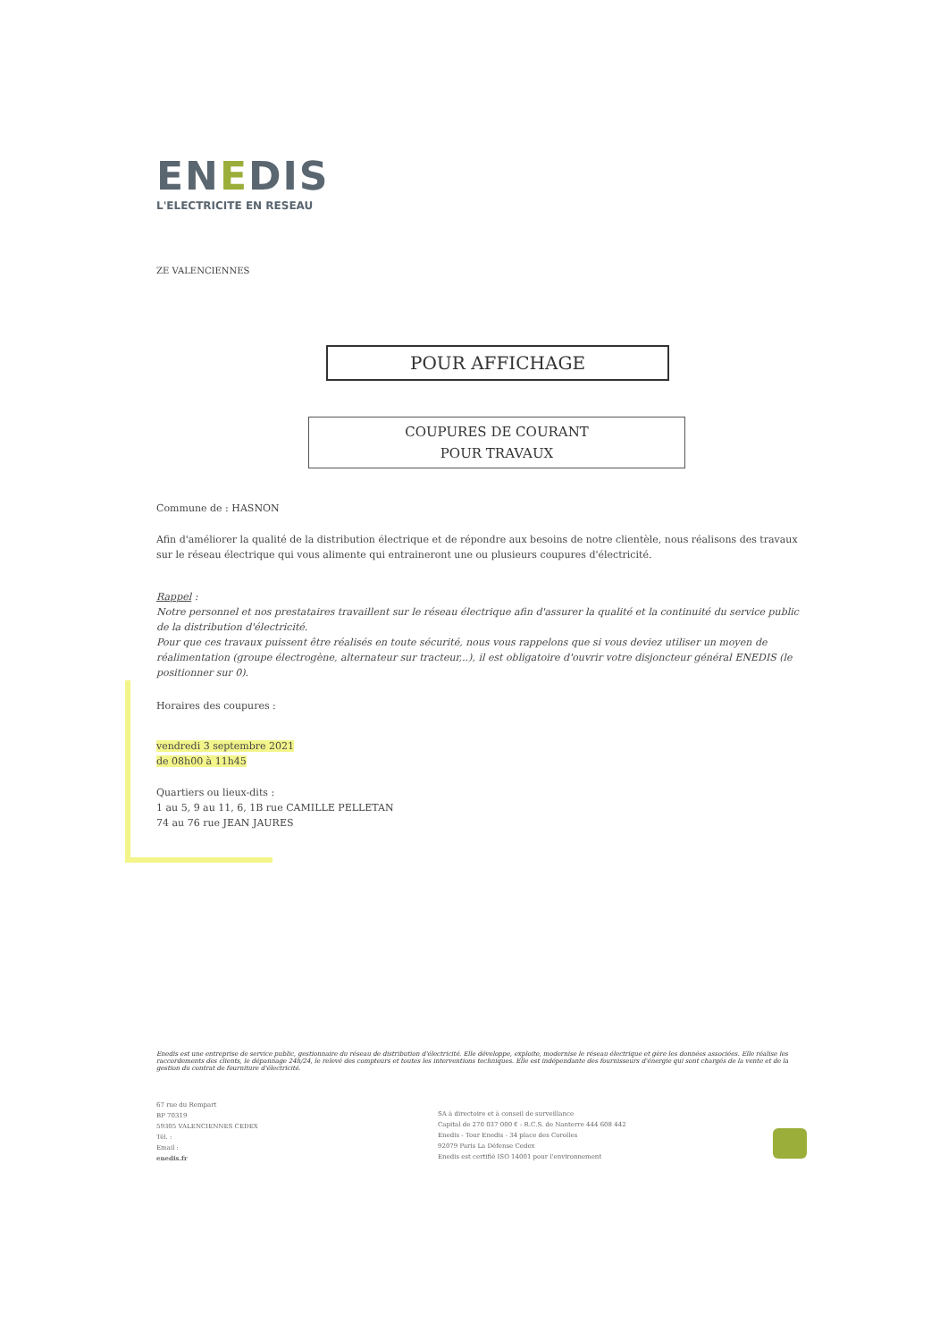ENEDIS
L'ELECTRICITE EN RESEAU
ZE VALENCIENNES
POUR AFFICHAGE
COUPURES DE COURANT
POUR TRAVAUX
Commune de : HASNON
Afin d'améliorer la qualité de la distribution électrique et de répondre aux besoins de notre clientèle, nous réalisons des travaux sur le réseau électrique qui vous alimente qui entraineront une ou plusieurs coupures d'électricité.
Rappel :
Notre personnel et nos prestataires travaillent sur le réseau électrique afin d'assurer la qualité et la continuité du service public de la distribution d'électricité.
Pour que ces travaux puissent être réalisés en toute sécurité, nous vous rappelons que si vous deviez utiliser un moyen de réalimentation (groupe électrogène, alternateur sur tracteur,..), il est obligatoire d'ouvrir votre disjoncteur général ENEDIS (le positionner sur 0).
Horaires des coupures :
vendredi 3 septembre 2021
de 08h00 à 11h45
Quartiers ou lieux-dits :
1 au 5, 9 au 11, 6, 1B rue CAMILLE PELLETAN
74 au 76 rue JEAN JAURES
Enedis est une entreprise de service public, gestionnaire du réseau de distribution d'électricité. Elle développe, exploite, modernise le réseau électrique et gère les données associées. Elle réalise les raccordements des clients, le dépannage 24h/24, le relevé des compteurs et toutes les interventions techniques. Elle est indépendante des fournisseurs d'énergie qui sont chargés de la vente et de la gestion du contrat de fourniture d'électricité.
67 rue du Rempart
BP 70319
59305 VALENCIENNES CEDEX
Tél. :
Email :
enedis.fr
SA à directoire et à conseil de surveillance
Capital de 270 037 000 € - R.C.S. de Nanterre 444 608 442
Enedis - Tour Enedis - 34 place des Corolles
92079 Paris La Défense Cedex
Enedis est certifié ISO 14001 pour l'environnement